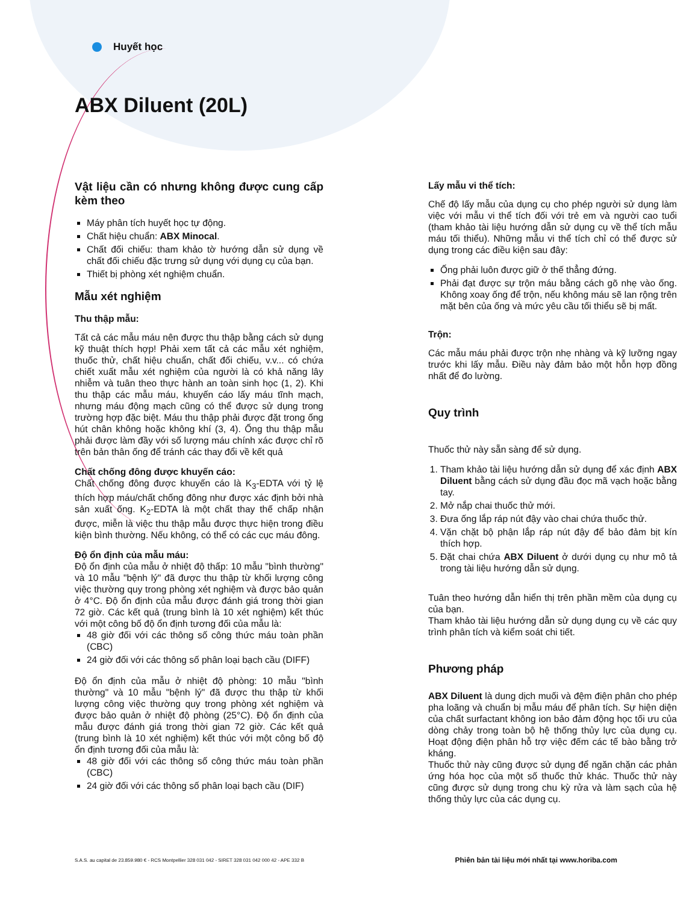Huyết học
ABX Diluent (20L)
Vật liệu cần có nhưng không được cung cấp kèm theo
Máy phân tích huyết học tự động.
Chất hiệu chuẩn: ABX Minocal.
Chất đối chiếu: tham khảo tờ hướng dẫn sử dụng về chất đối chiếu đặc trưng sử dụng với dụng cụ của bạn.
Thiết bị phòng xét nghiệm chuẩn.
Mẫu xét nghiệm
Thu thập mẫu:
Tất cả các mẫu máu nên được thu thập bằng cách sử dụng kỹ thuật thích hợp! Phải xem tất cả các mẫu xét nghiệm, thuốc thử, chất hiệu chuẩn, chất đối chiếu, v.v... có chứa chiết xuất mẫu xét nghiệm của người là có khả năng lây nhiễm và tuân theo thực hành an toàn sinh học (1, 2). Khi thu thập các mẫu máu, khuyến cáo lấy máu tĩnh mạch, nhưng máu động mạch cũng có thể được sử dụng trong trường hợp đặc biệt. Máu thu thập phải được đặt trong ống hút chân không hoặc không khí (3, 4). Ống thu thập mẫu phải được làm đầy với số lượng máu chính xác được chỉ rõ trên bản thân ống để tránh các thay đổi về kết quả
Chất chống đông được khuyến cáo:
Chất chống đông được khuyến cáo là K<sub>3</sub>-EDTA với tỷ lệ thích hợp máu/chất chống đông như được xác định bởi nhà sản xuất ống. K<sub>2</sub>-EDTA là một chất thay thế chấp nhận được, miễn là việc thu thập mẫu được thực hiện trong điều kiện bình thường. Nếu không, có thể có các cục máu đông.
Độ ổn định của mẫu máu:
Độ ổn định của mẫu ở nhiệt độ thấp: 10 mẫu "bình thường" và 10 mẫu "bệnh lý" đã được thu thập từ khối lượng công việc thường quy trong phòng xét nghiệm và được bảo quản ở 4°C. Độ ổn định của mẫu được đánh giá trong thời gian 72 giờ. Các kết quả (trung bình là 10 xét nghiệm) kết thúc với một công bố độ ổn định tương đối của mẫu là:
48 giờ đối với các thông số công thức máu toàn phần (CBC)
24 giờ đối với các thông số phân loại bạch cầu (DIFF)
Độ ổn định của mẫu ở nhiệt độ phòng: 10 mẫu "bình thường" và 10 mẫu "bệnh lý" đã được thu thập từ khối lượng công việc thường quy trong phòng xét nghiệm và được bảo quản ở nhiệt độ phòng (25°C). Độ ổn định của mẫu được đánh giá trong thời gian 72 giờ. Các kết quả (trung bình là 10 xét nghiệm) kết thúc với một công bố độ ổn định tương đối của mẫu là:
48 giờ đối với các thông số công thức máu toàn phần (CBC)
24 giờ đối với các thông số phân loại bạch cầu (DIF)
Lấy mẫu vi thể tích:
Chế độ lấy mẫu của dụng cụ cho phép người sử dụng làm việc với mẫu vi thể tích đối với trẻ em và người cao tuổi (tham khảo tài liệu hướng dẫn sử dụng cụ về thể tích mẫu máu tối thiểu). Những mẫu vi thể tích chỉ có thể được sử dụng trong các điều kiện sau đây:
Ống phải luôn được giữ ở thế thẳng đứng.
Phải đạt được sự trộn máu bằng cách gõ nhẹ vào ống. Không xoay ống để trộn, nếu không máu sẽ lan rộng trên mặt bên của ống và mức yêu cầu tối thiểu sẽ bị mất.
Trộn:
Các mẫu máu phải được trộn nhẹ nhàng và kỹ lưỡng ngay trước khi lấy mẫu. Điều này đảm bảo một hỗn hợp đồng nhất để đo lường.
Quy trình
Thuốc thử này sẵn sàng để sử dụng.
1. Tham khảo tài liệu hướng dẫn sử dụng để xác định ABX Diluent bằng cách sử dụng đầu đọc mã vạch hoặc bằng tay.
2. Mở nắp chai thuốc thử mới.
3. Đưa ống lắp ráp nút đậy vào chai chứa thuốc thử.
4. Vặn chặt bộ phận lắp ráp nút đậy để bảo đảm bịt kín thích hợp.
5. Đặt chai chứa ABX Diluent ở dưới dụng cụ như mô tả trong tài liệu hướng dẫn sử dụng.
Tuân theo hướng dẫn hiển thị trên phần mềm của dụng cụ của bạn.
Tham khảo tài liệu hướng dẫn sử dụng dụng cụ về các quy trình phân tích và kiểm soát chi tiết.
Phương pháp
ABX Diluent là dung dịch muối và đệm điện phân cho phép pha loãng và chuẩn bị mẫu máu để phân tích. Sự hiện diện của chất surfactant không ion bảo đảm động học tối ưu của dòng chảy trong toàn bộ hệ thống thủy lực của dụng cụ. Hoạt động điện phân hỗ trợ việc đếm các tế bào bằng trở kháng.
Thuốc thử này cũng được sử dụng để ngăn chặn các phản ứng hóa học của một số thuốc thử khác. Thuốc thử này cũng được sử dụng trong chu kỳ rửa và làm sạch của hệ thống thủy lực của các dụng cụ.
S.A.S. au capital de 23.859.980 € - RCS Montpellier 328 031 042 - SIRET 328 031 042 000 42 - APE 332 B
Phiên bản tài liệu mới nhất tại www.horiba.com